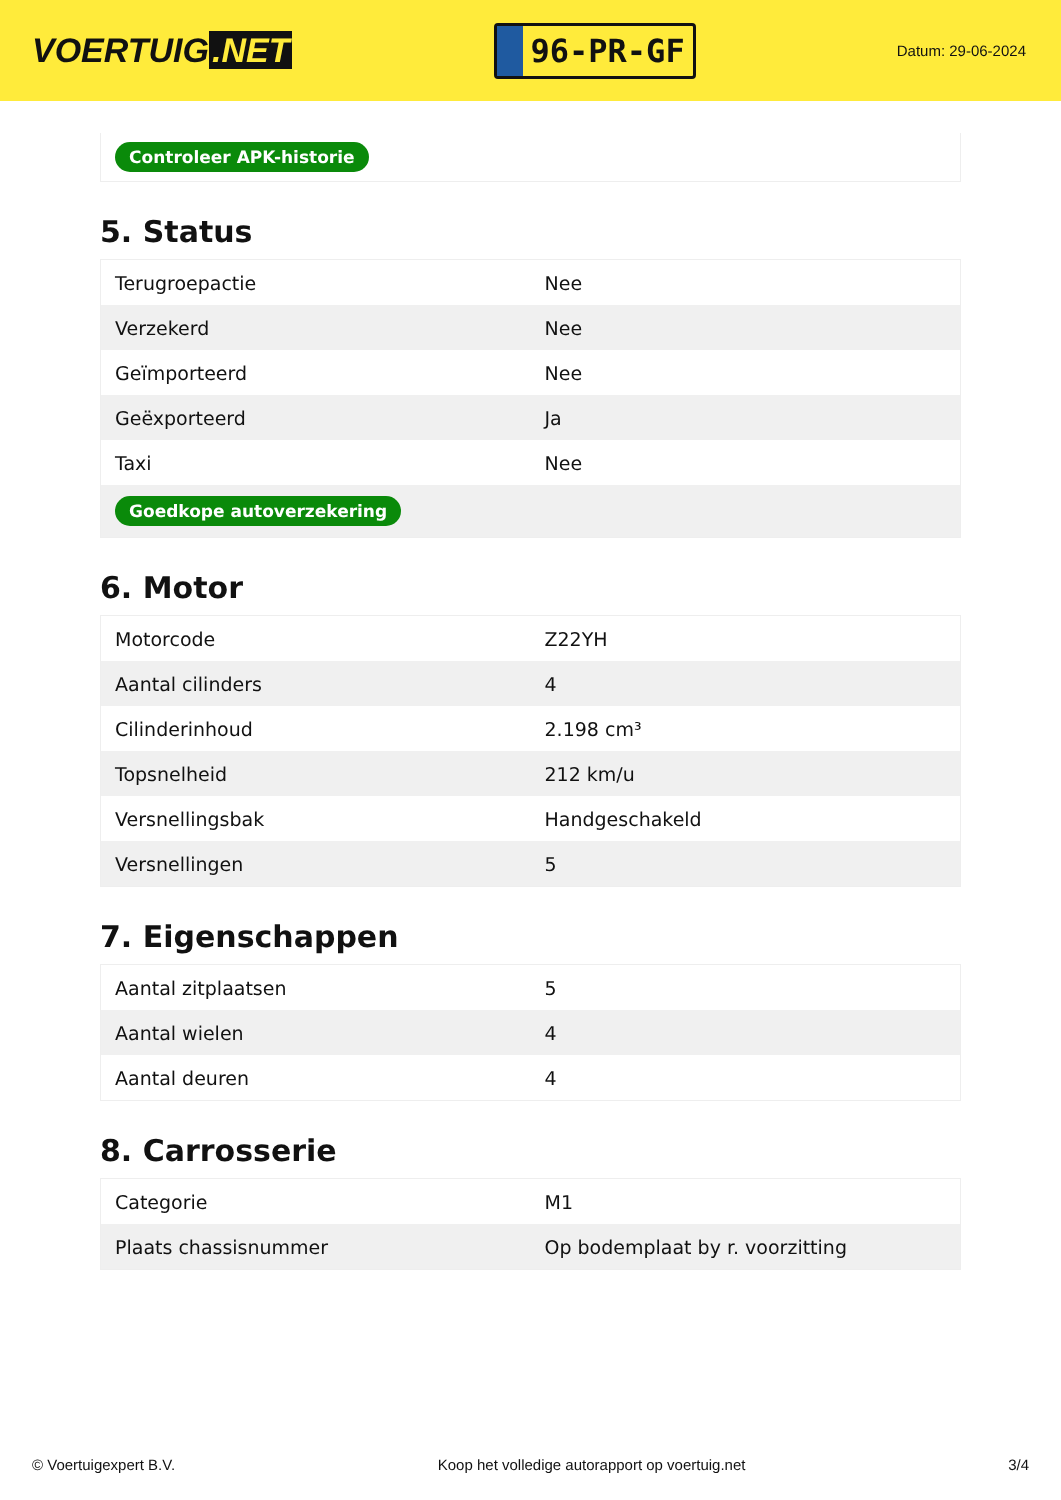VOERTUIG.NET
96-PR-GF
Datum: 29-06-2024
Controleer APK-historie
5. Status
| Terugroepactie | Nee |
| Verzekerd | Nee |
| Geïmporteerd | Nee |
| Geëxporteerd | Ja |
| Taxi | Nee |
| Goedkope autoverzekering | |
6. Motor
| Motorcode | Z22YH |
| Aantal cilinders | 4 |
| Cilinderinhoud | 2.198 cm³ |
| Topsnelheid | 212 km/u |
| Versnellingsbak | Handgeschakeld |
| Versnellingen | 5 |
7. Eigenschappen
| Aantal zitplaatsen | 5 |
| Aantal wielen | 4 |
| Aantal deuren | 4 |
8. Carrosserie
| Categorie | M1 |
| Plaats chassisnummer | Op bodemplaat by r. voorzitting |
© Voertuigexpert B.V. Koop het volledige autorapport op voertuig.net 3/4